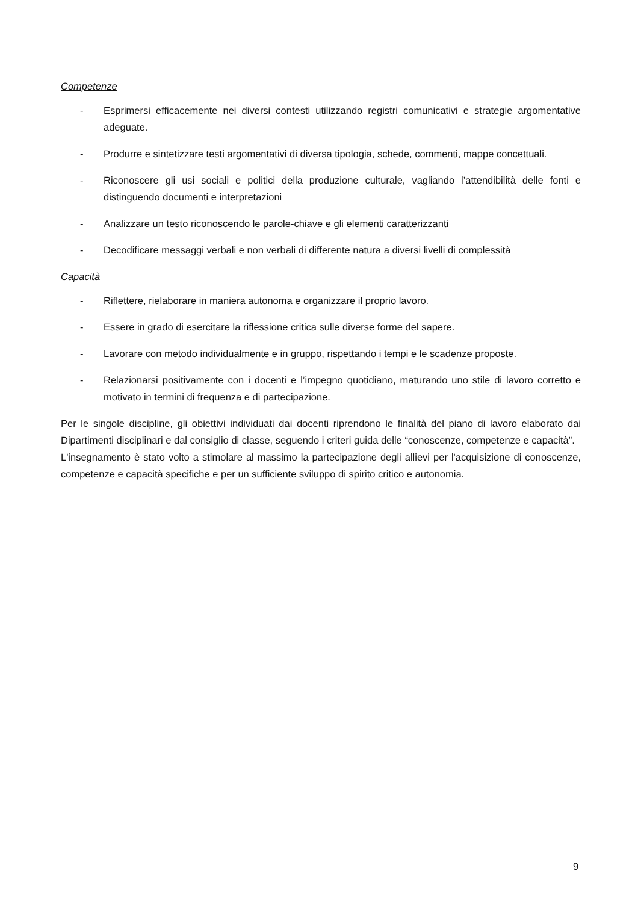Competenze
- Esprimersi efficacemente nei diversi contesti utilizzando registri comunicativi e strategie argomentative adeguate.
- Produrre e sintetizzare testi argomentativi di diversa tipologia, schede, commenti, mappe concettuali.
- Riconoscere gli usi sociali e politici della produzione culturale, vagliando l’attendibilità delle fonti e distinguendo documenti e interpretazioni
- Analizzare un testo riconoscendo le parole-chiave e gli elementi caratterizzanti
- Decodificare messaggi verbali e non verbali di differente natura a diversi livelli di complessità
Capacità
- Riflettere, rielaborare in maniera autonoma e organizzare il proprio lavoro.
- Essere in grado di esercitare la riflessione critica sulle diverse forme del sapere.
- Lavorare con metodo individualmente e in gruppo, rispettando i tempi e le scadenze proposte.
- Relazionarsi positivamente con i docenti e l’impegno quotidiano, maturando uno stile di lavoro corretto e motivato in termini di frequenza e di partecipazione.
Per le singole discipline, gli obiettivi individuati dai docenti riprendono le finalità del piano di lavoro elaborato dai Dipartimenti disciplinari e dal consiglio di classe, seguendo i criteri guida delle “conoscenze, competenze e capacità”.
L'insegnamento è stato volto a stimolare al massimo la partecipazione degli allievi per l'acquisizione di conoscenze, competenze e capacità specifiche e per un sufficiente sviluppo di spirito critico e autonomia.
9